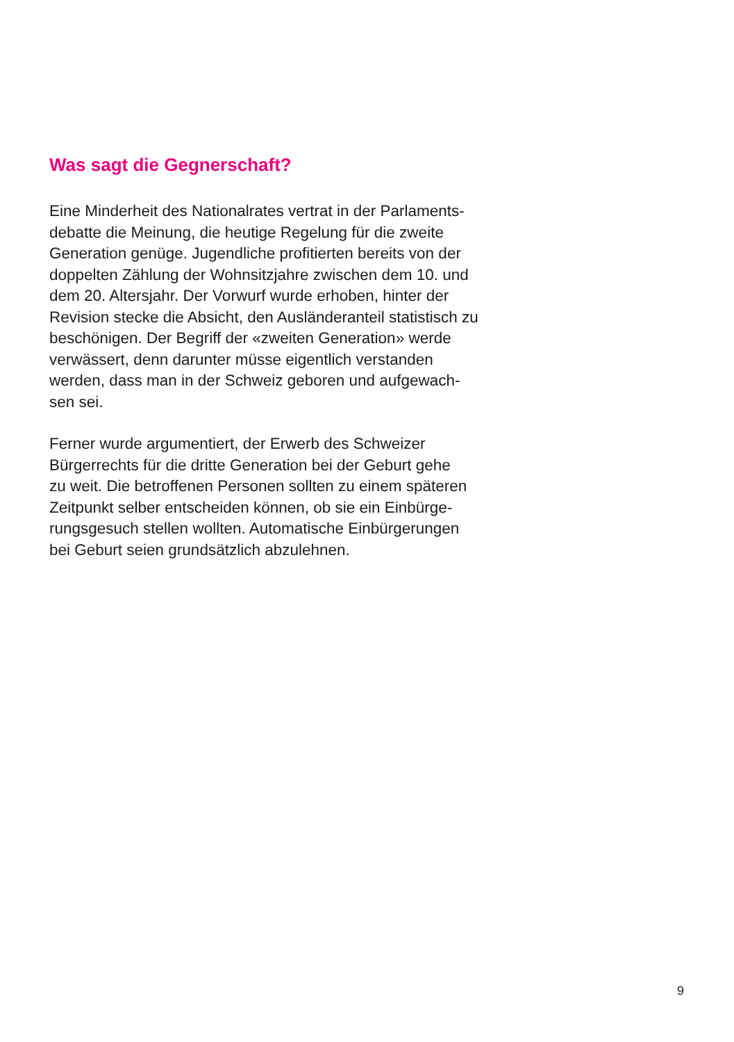Was sagt die Gegnerschaft?
Eine Minderheit des Nationalrates vertrat in der Parlaments-
debatte die Meinung, die heutige Regelung für die zweite
Generation genüge. Jugendliche profitierten bereits von der
doppelten Zählung der Wohnsitzjahre zwischen dem 10. und
dem 20. Altersjahr. Der Vorwurf wurde erhoben, hinter der
Revision stecke die Absicht, den Ausländeranteil statistisch zu
beschönigen. Der Begriff der «zweiten Generation» werde
verwässert, denn darunter müsse eigentlich verstanden
werden, dass man in der Schweiz geboren und aufgewach-
sen sei.
Ferner wurde argumentiert, der Erwerb des Schweizer
Bürgerrechts für die dritte Generation bei der Geburt gehe
zu weit. Die betroffenen Personen sollten zu einem späteren
Zeitpunkt selber entscheiden können, ob sie ein Einbürge-
rungsgesuch stellen wollten. Automatische Einbürgerungen
bei Geburt seien grundsätzlich abzulehnen.
9